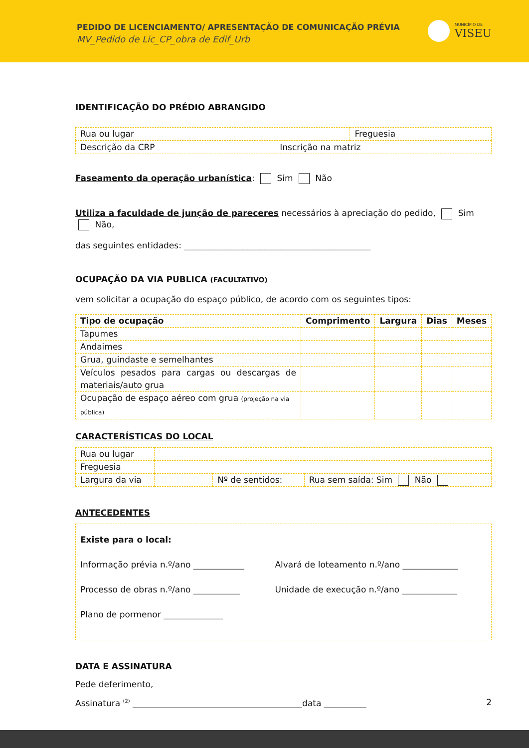PEDIDO DE LICENCIAMENTO/ APRESENTAÇÃO DE COMUNICAÇÃO PRÉVIA
MV_Pedido de Lic_CP_obra de Edif_Urb
MUNICÍPIO DE
VISEU
IDENTIFICAÇÃO DO PRÉDIO ABRANGIDO
| Rua ou lugar | Freguesia |
| Descrição da CRP | Inscrição na matriz |
Faseamento da operação urbanística: Sim Não
Utiliza a faculdade de junção de pareceres necessários à apreciação do pedido, Sim Não,
das seguintes entidades: ____________________________________________
OCUPAÇÃO DA VIA PUBLICA (FACULTATIVO)
vem solicitar a ocupação do espaço público, de acordo com os seguintes tipos:
| Tipo de ocupação | Comprimento | Largura | Dias | Meses |
| --- | --- | --- | --- | --- |
| Tapumes | | | | |
| Andaimes | | | | |
| Grua, guindaste e semelhantes | | | | |
| Veículos pesados para cargas ou descargas de materiais/auto grua | | | | |
| Ocupação de espaço aéreo com grua (projeção na via pública) | | | | |
CARACTERÍSTICAS DO LOCAL
| Rua ou lugar | | | |
| Freguesia | | | |
| Largura da via | | Nº de sentidos: | Rua sem saída: Sim Não |
ANTECEDENTES
| Existe para o local: Informação prévia n.º/ano ____________ Alvará de loteamento n.º/ano _____________ Processo de obras n.º/ano ___________ Unidade de execução n.º/ano _____________ Plano de pormenor ______________ |
DATA E ASSINATURA
Pede deferimento,
Assinatura <sup>(2)</sup> ________________________________________data __________
2